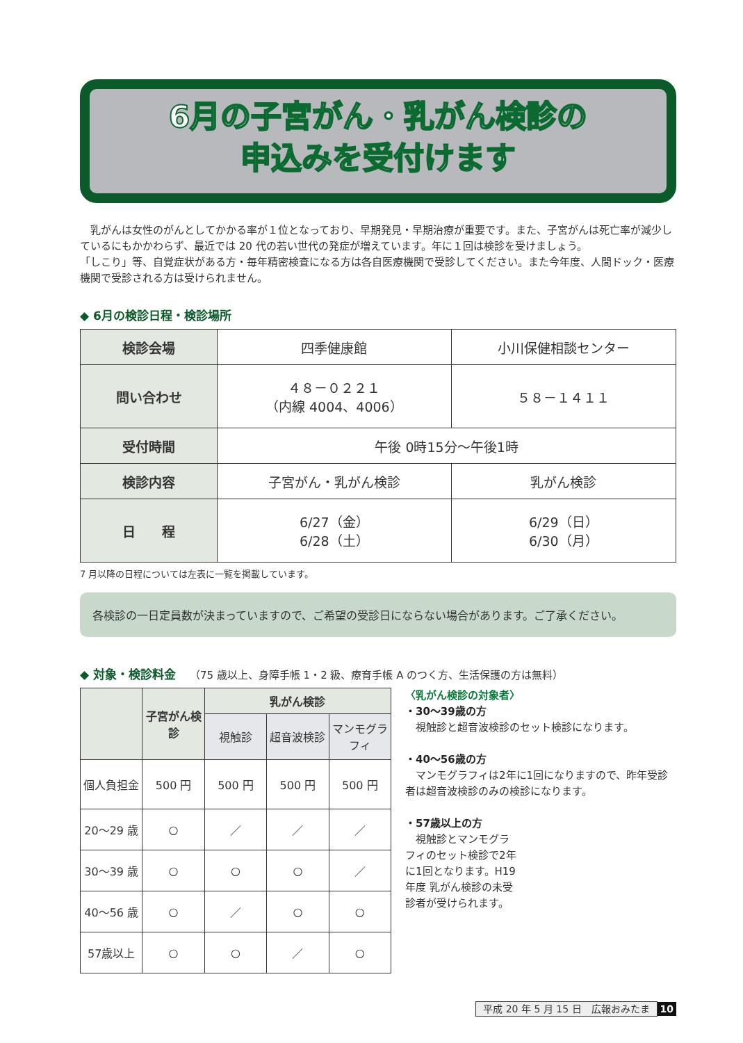6月の子宮がん・乳がん検診の
申込みを受付けます
　乳がんは女性のがんとしてかかる率が１位となっており、早期発見・早期治療が重要です。また、子宮がんは死亡率が減少しているにもかかわらず、最近では 20 代の若い世代の発症が増えています。年に１回は検診を受けましょう。
「しこり」等、自覚症状がある方・毎年精密検査になる方は各自医療機関で受診してください。また今年度、人間ドック・医療機関で受診される方は受けられません。
◆ 6月の検診日程・検診場所
| 検診会場 | 四季健康館 | 小川保健相談センター |
| 問い合わせ | ４８－０２２１ （内線 4004、4006） | ５８－１４１１ |
| 受付時間 | 午後 0時15分～午後1時 | |
| 検診内容 | 子宮がん・乳がん検診 | 乳がん検診 |
| 日 程 | 6/27（金） 6/28（土） | 6/29（日） 6/30（月） |
7 月以降の日程については左表に一覧を掲載しています。
各検診の一日定員数が決まっていますので、ご希望の受診日にならない場合があります。ご了承ください。
◆ 対象・検診料金 （75 歳以上、身障手帳 1・2 級、療育手帳 A のつく方、生活保護の方は無料）
| | 子宮がん検診 | 乳がん検診 | | |
| --- | --- | --- | --- | --- |
| | | 視触診 | 超音波検診 | マンモグラフィ |
| 個人負担金 | 500 円 | 500 円 | 500 円 | 500 円 |
| 20～29 歳 | ○ | ／ | ／ | ／ |
| 30～39 歳 | ○ | ○ | ○ | ／ |
| 40～56 歳 | ○ | ／ | ○ | ○ |
| 57歳以上 | ○ | ○ | ／ | ○ |
〈乳がん検診の対象者〉
・30～39歳の方
　視触診と超音波検診のセット検診になります。
・40～56歳の方
　マンモグラフィは2年に1回になりますので、昨年受診者は超音波検診のみの検診になります。
・57歳以上の方
　視触診とマンモグラフィのセット検診で2年に1回となります。H19年度 乳がん検診の未受診者が受けられます。
平成 20 年 5 月 15 日　広報おみたま 10